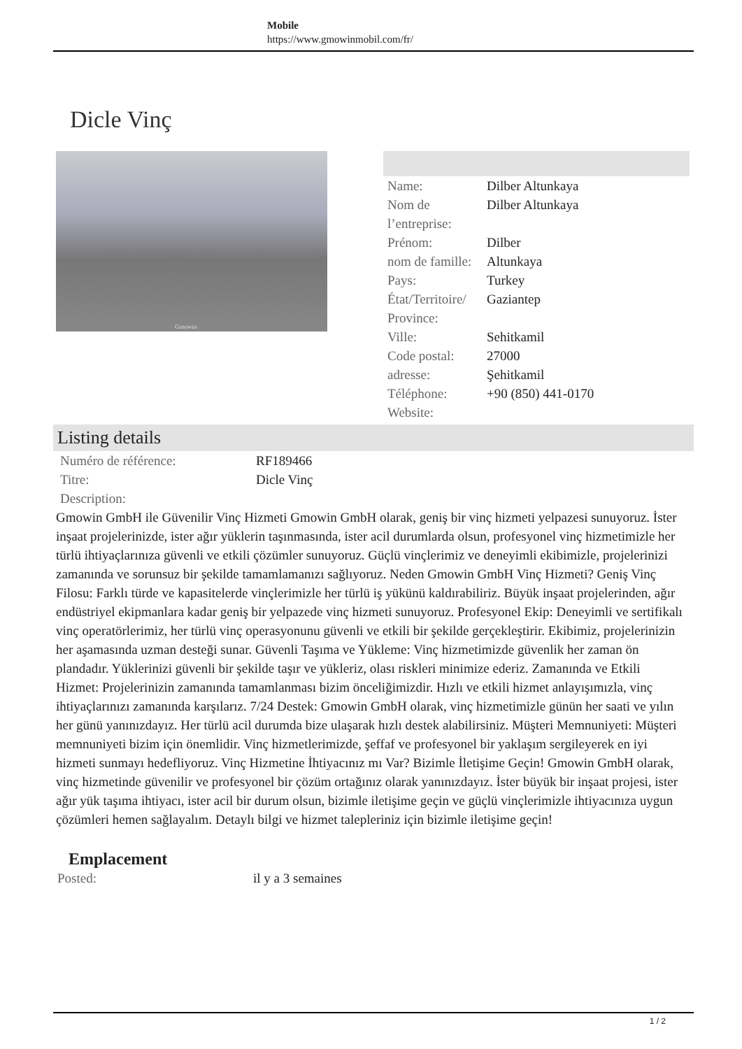Mobile
https://www.gmowinmobil.com/fr/
Dicle Vinç
Gmowin
| Name: | Dilber Altunkaya |
| Nom de l’entreprise: | Dilber Altunkaya |
| Prénom: | Dilber |
| nom de famille: | Altunkaya |
| Pays: | Turkey |
| État/Territoire/ Province: | Gaziantep |
| Ville: | Sehitkamil |
| Code postal: | 27000 |
| adresse: | Şehitkamil |
| Téléphone: | +90 (850) 441-0170 |
| Website: | |
Listing details
| Numéro de référence: | RF189466 |
| Titre: | Dicle Vinç |
| Description: | |
Gmowin GmbH ile Güvenilir Vinç Hizmeti Gmowin GmbH olarak, geniş bir vinç hizmeti yelpazesi sunuyoruz. İster inşaat projelerinizde, ister ağır yüklerin taşınmasında, ister acil durumlarda olsun, profesyonel vinç hizmetimizle her türlü ihtiyaçlarınıza güvenli ve etkili çözümler sunuyoruz. Güçlü vinçlerimiz ve deneyimli ekibimizle, projelerinizi zamanında ve sorunsuz bir şekilde tamamlamanızı sağlıyoruz. Neden Gmowin GmbH Vinç Hizmeti? Geniş Vinç Filosu: Farklı türde ve kapasitelerde vinçlerimizle her türlü iş yükünü kaldırabiliriz. Büyük inşaat projelerinden, ağır endüstriyel ekipmanlara kadar geniş bir yelpazede vinç hizmeti sunuyoruz. Profesyonel Ekip: Deneyimli ve sertifikalı vinç operatörlerimiz, her türlü vinç operasyonunu güvenli ve etkili bir şekilde gerçekleştirir. Ekibimiz, projelerinizin her aşamasında uzman desteği sunar. Güvenli Taşıma ve Yükleme: Vinç hizmetimizde güvenlik her zaman ön plandadır. Yüklerinizi güvenli bir şekilde taşır ve yükleriz, olası riskleri minimize ederiz. Zamanında ve Etkili Hizmet: Projelerinizin zamanında tamamlanması bizim önceliğimizdir. Hızlı ve etkili hizmet anlayışımızla, vinç ihtiyaçlarınızı zamanında karşılarız. 7/24 Destek: Gmowin GmbH olarak, vinç hizmetimizle günün her saati ve yılın her günü yanınızdayız. Her türlü acil durumda bize ulaşarak hızlı destek alabilirsiniz. Müşteri Memnuniyeti: Müşteri memnuniyeti bizim için önemlidir. Vinç hizmetlerimizde, şeffaf ve profesyonel bir yaklaşım sergileyerek en iyi hizmeti sunmayı hedefliyoruz. Vinç Hizmetine İhtiyacınız mı Var? Bizimle İletişime Geçin! Gmowin GmbH olarak, vinç hizmetinde güvenilir ve profesyonel bir çözüm ortağınız olarak yanınızdayız. İster büyük bir inşaat projesi, ister ağır yük taşıma ihtiyacı, ister acil bir durum olsun, bizimle iletişime geçin ve güçlü vinçlerimizle ihtiyacınıza uygun çözümleri hemen sağlayalım. Detaylı bilgi ve hizmet talepleriniz için bizimle iletişime geçin!
Emplacement
| Posted: | il y a 3 semaines |
1 / 2